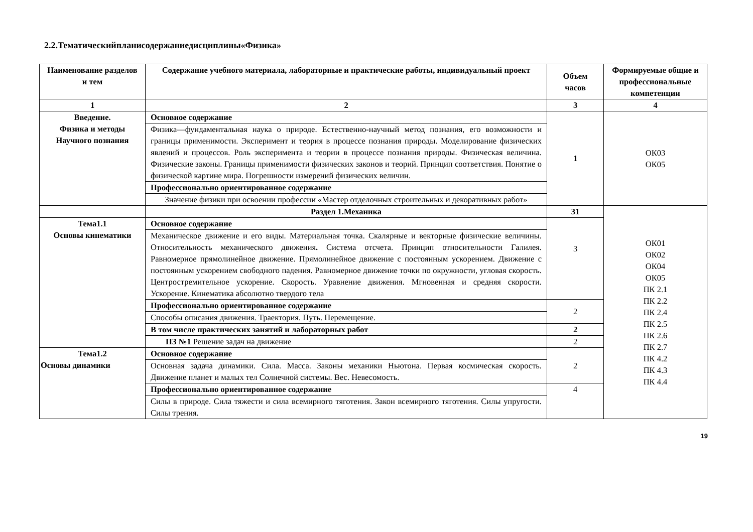2.2.Тематическийпланисодержаниедисциплины«Физика»
| Наименование разделов и тем | Содержание учебного материала, лабораторные и практические работы, индивидуальный проект | Объем часов | Формируемые общие и профессиональные компетенции |
| --- | --- | --- | --- |
| 1 | 2 | 3 | 4 |
| Введение. Физика и методы Научного познания | Основное содержание | 1 | ОК03 ОК05 |
| | Физика—фундаментальная наука о природе. Естественно-научный метод познания, его возможности и границы применимости. Эксперимент и теория в процессе познания природы. Моделирование физических явлений и процессов. Роль эксперимента и теории в процессе познания природы. Физическая величина. Физические законы. Границы применимости физических законов и теорий. Принцип соответствия. Понятие о физической картине мира. Погрешности измерений физических величин. | | |
| | Профессионально ориентированное содержание | | |
| | Значение физики при освоении профессии «Мастер отделочных строительных и декоративных работ» | | |
| | Раздел 1.Механика | 31 | ОК01 ОК02 ОК04 ОК05 ПК 2.1 ПК 2.2 ПК 2.4 ПК 2.5 ПК 2.6 ПК 2.7 ПК 4.2 ПК 4.3 ПК 4.4 |
| Тема1.1 Основы кинематики | Основное содержание | 3 | |
| | Механическое движение и его виды. Материальная точка. Скалярные и векторные физические величины. Относительность механического движения . Система отсчета. Принцип относительности Галилея. Равномерное прямолинейное движение. Прямолинейное движение с постоянным ускорением. Движение с постоянным ускорением свободного падения. Равномерное движение точки по окружности, угловая скорость. Центростремительное ускорение. Скорость. Уравнение движения. Мгновенная и средняя скорости. Ускорение. Кинематика абсолютно твердого тела | | |
| | Профессионально ориентированное содержание | 2 | |
| | Способы описания движения. Траектория. Путь. Перемещение. | | |
| | В том числе практических занятий и лабораторных работ | 2 | |
| | ПЗ №1 Решение задач на движение | 2 | |
| Тема1.2 Основы динамики | Основное содержание | 2 | |
| | Основная задача динамики. Сила. Масса. Законы механики Ньютона. Первая космическая скорость. Движение планет и малых тел Солнечной системы. Вес. Невесомость. | | |
| | Профессионально ориентированное содержание | 4 | |
| | Силы в природе. Сила тяжести и сила всемирного тяготения. Закон всемирного тяготения. Силы упругости. Силы трения. | | |
19